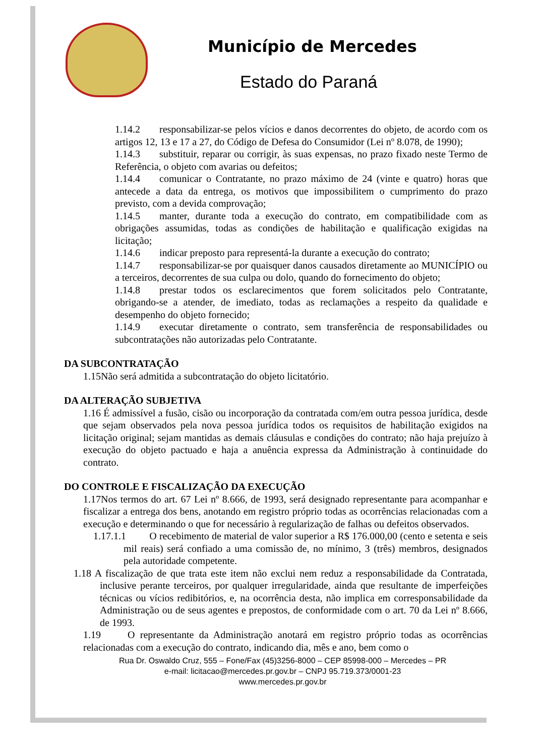Município de Mercedes
Estado do Paraná
1.14.2 responsabilizar-se pelos vícios e danos decorrentes do objeto, de acordo com os artigos 12, 13 e 17 a 27, do Código de Defesa do Consumidor (Lei nº 8.078, de 1990);
1.14.3 substituir, reparar ou corrigir, às suas expensas, no prazo fixado neste Termo de Referência, o objeto com avarias ou defeitos;
1.14.4 comunicar o Contratante, no prazo máximo de 24 (vinte e quatro) horas que antecede a data da entrega, os motivos que impossibilitem o cumprimento do prazo previsto, com a devida comprovação;
1.14.5 manter, durante toda a execução do contrato, em compatibilidade com as obrigações assumidas, todas as condições de habilitação e qualificação exigidas na licitação;
1.14.6 indicar preposto para representá-la durante a execução do contrato;
1.14.7 responsabilizar-se por quaisquer danos causados diretamente ao MUNICÍPIO ou a terceiros, decorrentes de sua culpa ou dolo, quando do fornecimento do objeto;
1.14.8 prestar todos os esclarecimentos que forem solicitados pelo Contratante, obrigando-se a atender, de imediato, todas as reclamações a respeito da qualidade e desempenho do objeto fornecido;
1.14.9 executar diretamente o contrato, sem transferência de responsabilidades ou subcontratações não autorizadas pelo Contratante.
DA SUBCONTRATAÇÃO
1.15Não será admitida a subcontratação do objeto licitatório.
DA ALTERAÇÃO SUBJETIVA
1.16 É admissível a fusão, cisão ou incorporação da contratada com/em outra pessoa jurídica, desde que sejam observados pela nova pessoa jurídica todos os requisitos de habilitação exigidos na licitação original; sejam mantidas as demais cláusulas e condições do contrato; não haja prejuízo à execução do objeto pactuado e haja a anuência expressa da Administração à continuidade do contrato.
DO CONTROLE E FISCALIZAÇÃO DA EXECUÇÃO
1.17Nos termos do art. 67 Lei nº 8.666, de 1993, será designado representante para acompanhar e fiscalizar a entrega dos bens, anotando em registro próprio todas as ocorrências relacionadas com a execução e determinando o que for necessário à regularização de falhas ou defeitos observados.
1.17.1.1 O recebimento de material de valor superior a R$ 176.000,00 (cento e setenta e seis mil reais) será confiado a uma comissão de, no mínimo, 3 (três) membros, designados pela autoridade competente.
1.18 A fiscalização de que trata este item não exclui nem reduz a responsabilidade da Contratada, inclusive perante terceiros, por qualquer irregularidade, ainda que resultante de imperfeições técnicas ou vícios redibitórios, e, na ocorrência desta, não implica em corresponsabilidade da Administração ou de seus agentes e prepostos, de conformidade com o art. 70 da Lei nº 8.666, de 1993.
1.19 O representante da Administração anotará em registro próprio todas as ocorrências relacionadas com a execução do contrato, indicando dia, mês e ano, bem como o
Rua Dr. Oswaldo Cruz, 555 – Fone/Fax (45)3256-8000 – CEP 85998-000 – Mercedes – PR
e-mail: licitacao@mercedes.pr.gov.br – CNPJ 95.719.373/0001-23
www.mercedes.pr.gov.br